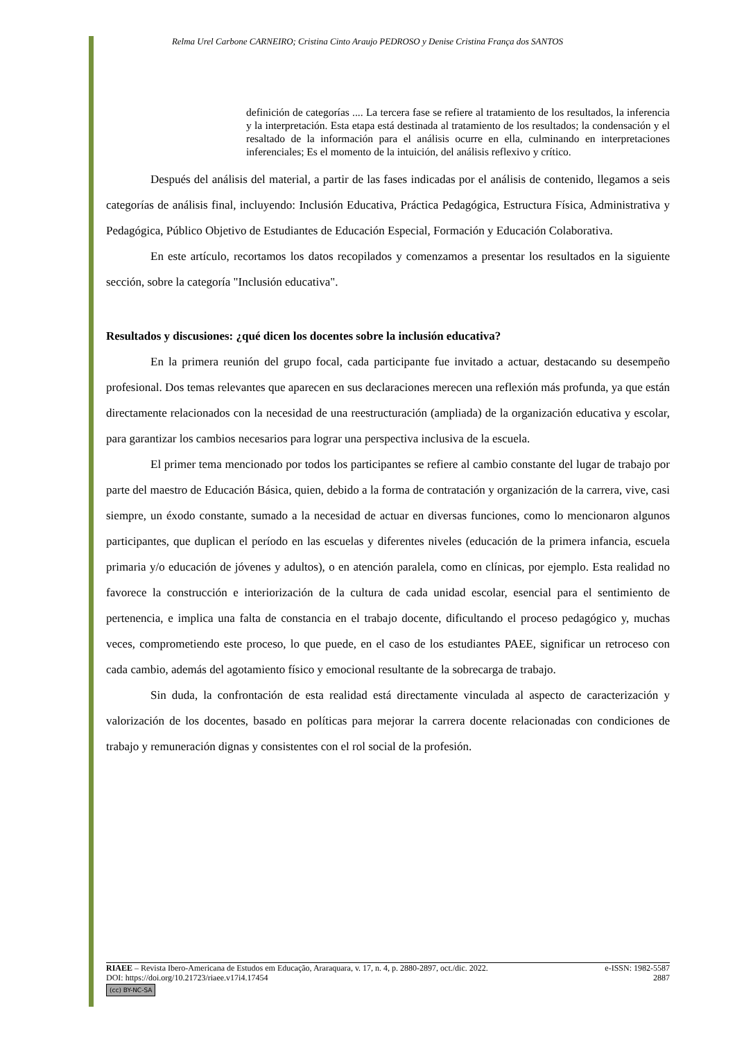Relma Urel Carbone CARNEIRO; Cristina Cinto Araujo PEDROSO y Denise Cristina França dos SANTOS
definición de categorías .... La tercera fase se refiere al tratamiento de los resultados, la inferencia y la interpretación. Esta etapa está destinada al tratamiento de los resultados; la condensación y el resaltado de la información para el análisis ocurre en ella, culminando en interpretaciones inferenciales; Es el momento de la intuición, del análisis reflexivo y crítico.
Después del análisis del material, a partir de las fases indicadas por el análisis de contenido, llegamos a seis categorías de análisis final, incluyendo: Inclusión Educativa, Práctica Pedagógica, Estructura Física, Administrativa y Pedagógica, Público Objetivo de Estudiantes de Educación Especial, Formación y Educación Colaborativa.
En este artículo, recortamos los datos recopilados y comenzamos a presentar los resultados en la siguiente sección, sobre la categoría "Inclusión educativa".
Resultados y discusiones: ¿qué dicen los docentes sobre la inclusión educativa?
En la primera reunión del grupo focal, cada participante fue invitado a actuar, destacando su desempeño profesional. Dos temas relevantes que aparecen en sus declaraciones merecen una reflexión más profunda, ya que están directamente relacionados con la necesidad de una reestructuración (ampliada) de la organización educativa y escolar, para garantizar los cambios necesarios para lograr una perspectiva inclusiva de la escuela.
El primer tema mencionado por todos los participantes se refiere al cambio constante del lugar de trabajo por parte del maestro de Educación Básica, quien, debido a la forma de contratación y organización de la carrera, vive, casi siempre, un éxodo constante, sumado a la necesidad de actuar en diversas funciones, como lo mencionaron algunos participantes, que duplican el período en las escuelas y diferentes niveles (educación de la primera infancia, escuela primaria y/o educación de jóvenes y adultos), o en atención paralela, como en clínicas, por ejemplo. Esta realidad no favorece la construcción e interiorización de la cultura de cada unidad escolar, esencial para el sentimiento de pertenencia, e implica una falta de constancia en el trabajo docente, dificultando el proceso pedagógico y, muchas veces, comprometiendo este proceso, lo que puede, en el caso de los estudiantes PAEE, significar un retroceso con cada cambio, además del agotamiento físico y emocional resultante de la sobrecarga de trabajo.
Sin duda, la confrontación de esta realidad está directamente vinculada al aspecto de caracterización y valorización de los docentes, basado en políticas para mejorar la carrera docente relacionadas con condiciones de trabajo y remuneración dignas y consistentes con el rol social de la profesión.
RIAEE – Revista Ibero-Americana de Estudos em Educação, Araraquara, v. 17, n. 4, p. 2880-2897, oct./dic. 2022. e-ISSN: 1982-5587
DOI: https://doi.org/10.21723/riaee.v17i4.17454 2887
(cc) BY-NC-SA